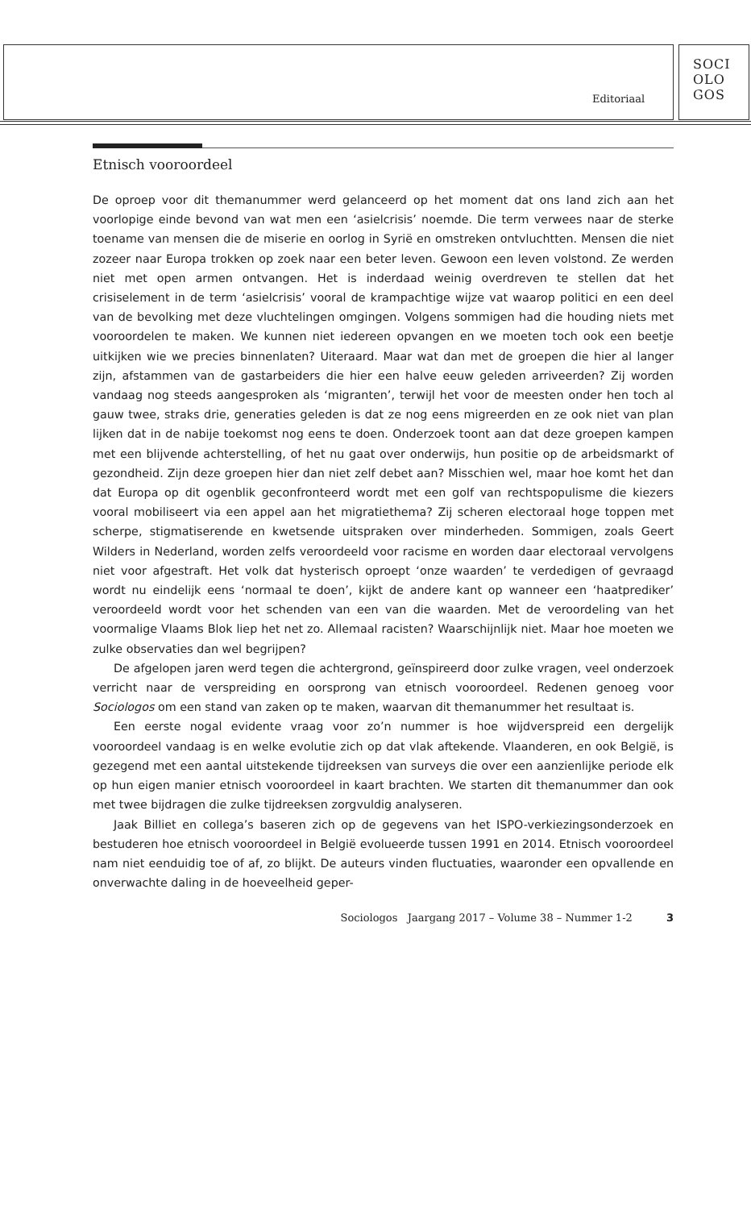Editoriaal
SOCI
OLO
GOS
Etnisch vooroordeel
De oproep voor dit themanummer werd gelanceerd op het moment dat ons land zich aan het voorlopige einde bevond van wat men een ‘asielcrisis’ noemde. Die term verwees naar de sterke toename van mensen die de miserie en oorlog in Syrië en omstreken ontvluchtten. Mensen die niet zozeer naar Europa trokken op zoek naar een beter leven. Gewoon een leven volstond. Ze werden niet met open armen ontvangen. Het is inderdaad weinig overdreven te stellen dat het crisiselement in de term ‘asielcrisis’ vooral de krampachtige wijze vat waarop politici en een deel van de bevolking met deze vluchtelingen omgingen. Volgens sommigen had die houding niets met vooroordelen te maken. We kunnen niet iedereen opvangen en we moeten toch ook een beetje uitkijken wie we precies binnenlaten? Uiteraard. Maar wat dan met de groepen die hier al langer zijn, afstammen van de gastarbeiders die hier een halve eeuw geleden arriveerden? Zij worden vandaag nog steeds aangesproken als ‘migranten’, terwijl het voor de meesten onder hen toch al gauw twee, straks drie, generaties geleden is dat ze nog eens migreerden en ze ook niet van plan lijken dat in de nabije toekomst nog eens te doen. Onderzoek toont aan dat deze groepen kampen met een blijvende achterstelling, of het nu gaat over onderwijs, hun positie op de arbeidsmarkt of gezondheid. Zijn deze groepen hier dan niet zelf debet aan? Misschien wel, maar hoe komt het dan dat Europa op dit ogenblik geconfronteerd wordt met een golf van rechtspopulisme die kiezers vooral mobiliseert via een appel aan het migratiethema? Zij scheren electoraal hoge toppen met scherpe, stigmatiserende en kwetsende uitspraken over minderheden. Sommigen, zoals Geert Wilders in Nederland, worden zelfs veroordeeld voor racisme en worden daar electoraal vervolgens niet voor afgestraft. Het volk dat hysterisch oproept ‘onze waarden’ te verdedigen of gevraagd wordt nu eindelijk eens ‘normaal te doen’, kijkt de andere kant op wanneer een ‘haatprediker’ veroordeeld wordt voor het schenden van een van die waarden. Met de veroordeling van het voormalige Vlaams Blok liep het net zo. Allemaal racisten? Waarschijnlijk niet. Maar hoe moeten we zulke observaties dan wel begrijpen?
De afgelopen jaren werd tegen die achtergrond, geïnspireerd door zulke vragen, veel onderzoek verricht naar de verspreiding en oorsprong van etnisch vooroordeel. Redenen genoeg voor Sociologos om een stand van zaken op te maken, waarvan dit themanummer het resultaat is.
Een eerste nogal evidente vraag voor zo’n nummer is hoe wijdverspreid een dergelijk vooroordeel vandaag is en welke evolutie zich op dat vlak aftekende. Vlaanderen, en ook België, is gezegend met een aantal uitstekende tijdreeksen van surveys die over een aanzienlijke periode elk op hun eigen manier etnisch vooroordeel in kaart brachten. We starten dit themanummer dan ook met twee bijdragen die zulke tijdreeksen zorgvuldig analyseren.
Jaak Billiet en collega’s baseren zich op de gegevens van het ISPO-verkiezingsonderzoek en bestuderen hoe etnisch vooroordeel in België evolueerde tussen 1991 en 2014. Etnisch vooroordeel nam niet eenduidig toe of af, zo blijkt. De auteurs vinden fluctuaties, waaronder een opvallende en onverwachte daling in de hoeveelheid geper-
Sociologos Jaargang 2017 – Volume 38 – Nummer 1-2 3